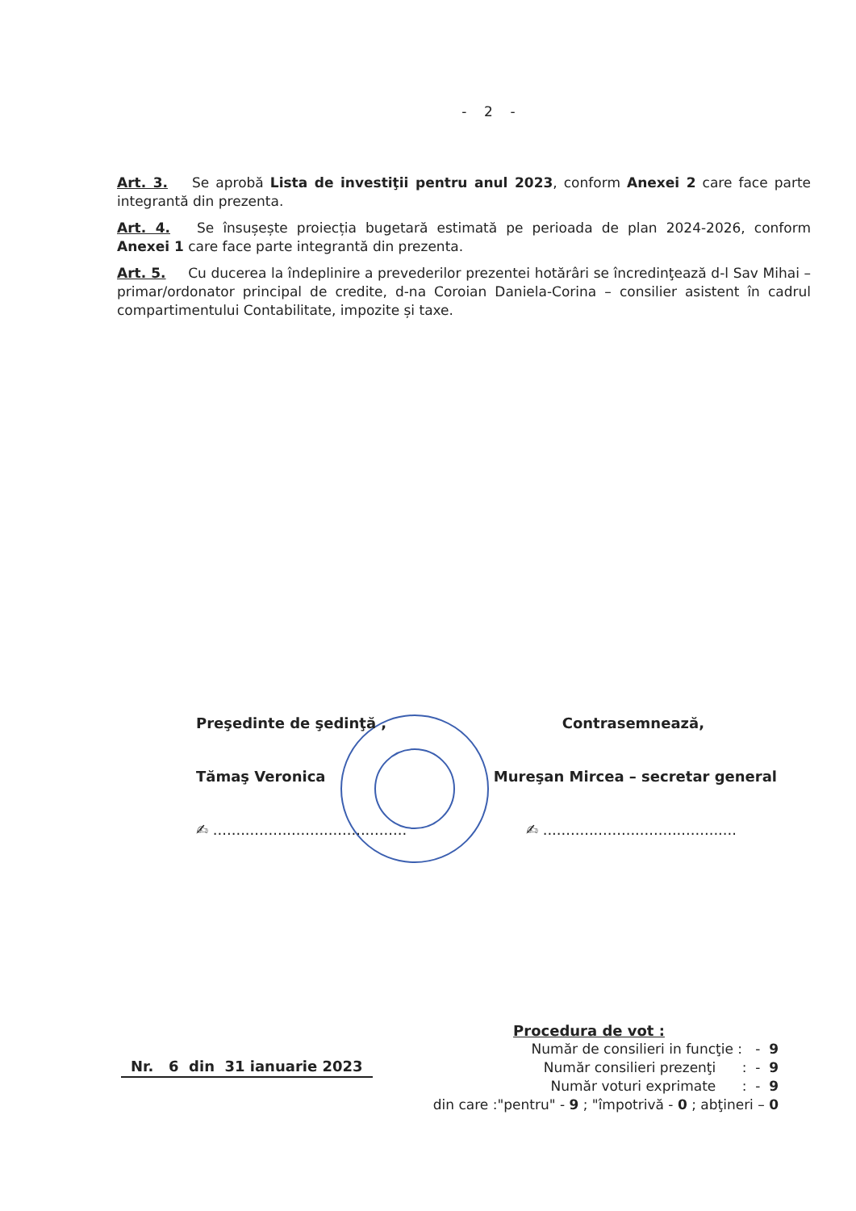- 2 -
Art. 3. Se aprobă Lista de investiţii pentru anul 2023, conform Anexei 2 care face parte integrantă din prezenta.
Art. 4. Se însușește proiecția bugetară estimată pe perioada de plan 2024-2026, conform Anexei 1 care face parte integrantă din prezenta.
Art. 5. Cu ducerea la îndeplinire a prevederilor prezentei hotărâri se încredinţează d-l Sav Mihai – primar/ordonator principal de credite, d-na Coroian Daniela-Corina – consilier asistent în cadrul compartimentului Contabilitate, impozite și taxe.
Preşedinte de şedinţă , Contrasemnează,
Tămaş Veronica Mureşan Mircea – secretar general
✍ .......................................... ✍ ..........................................
Nr. 6 din 31 ianuarie 2023
Procedura de vot :
Număr de consilieri in funcţie : - 9
Număr consilieri prezenţi : - 9
Număr voturi exprimate : - 9
din care :"pentru" - 9 ; "împotrivă - 0 ; abţineri – 0